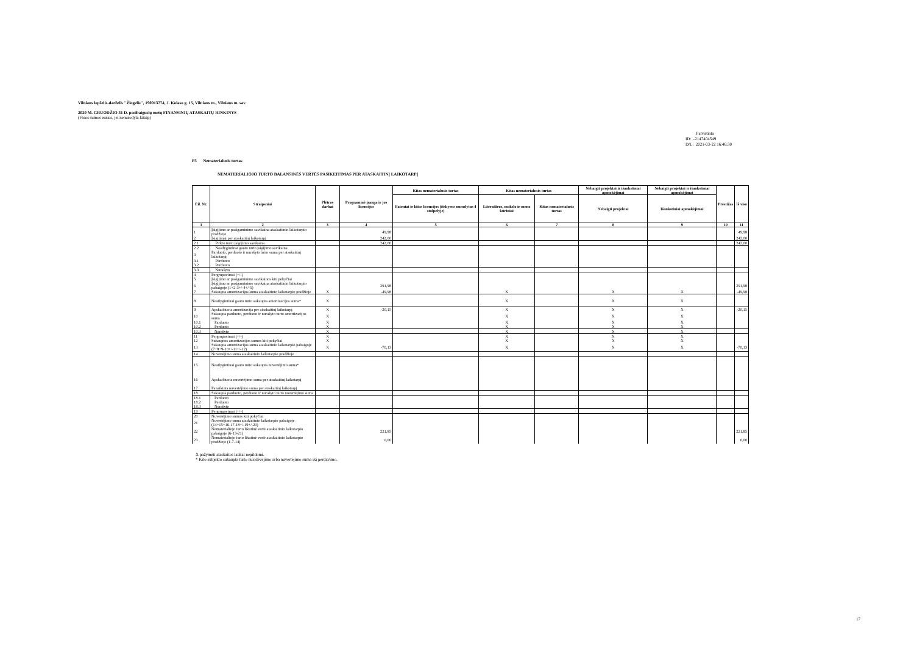Vilniaus lopšelis-darželis "Žiogelis", 190013774, J. Kolaso g. 15, Vilniaus m., Vilniaus m. sav.
2020 M. GRUODŽIO 31 D. pasibaigusių metų FINANSINIŲ ATASKAITŲ RINKINYS
(Visos sumos eurais, jei nenurodyta kitaip)
Patvirtinta
ID: -2147404549
D/L: 2021-03-22 16:46:30
P3 Nematerialusis turtas
NEMATERIALIOJO TURTO BALANSINĖS VERTĖS PASIKEITIMAS PER ATASKAITINĮ LAIKOTARPĮ
| Eil. Nr. | Straipsniai | Plėtros darbai | Programinė įranga ir jos licencijos | Kitas nematerialusis turtas | Kitas nematerialusis turtas | | Nebaigti projektai ir išankstiniai apmokėjimai | Nebaigti projektai ir išankstiniai apmokėjimai | Prestižas | Iš viso |
| --- | --- | --- | --- | --- | --- | --- | --- | --- | --- | --- |
| | | | | Patentai ir kitos licencijos (išskyrus nurodytus 4 stulpelyje) | Literatūros, mokslo ir meno kūriniai | Kitas nematerialusis turtas | Nebaigti projektai | Išankstiniai apmokėjimai | | |
| 1 | 2 | 3 | 4 | 5 | 6 | 7 | 8 | 9 | 10 | 11 |
| 1 | Įsigijimo ar pasigaminimo savikaina ataskaitinio laikotarpio pradžioje | | 49,98 | | | | | | | 49,98 |
| 2 | Įsigijimai per ataskaitinį laikotarpį | | 242,00 | | | | | | | 242,00 |
| 2.1 | Pirkto turto įsigijimo savikaina | | 242,00 | | | | | | | 242,00 |
| 2.2 | Neatlygintinai gauto turto įsigijimo savikaina | | | | | | | | | |
| 3 | Parduoto, perduoto ir nurašyto turto suma per ataskaitinį laikotarpį | | | | | | | | | |
| 3.1 | Parduoto | | | | | | | | | |
| 3.2 | Perduoto | | | | | | | | | |
| 3.3 | Nurašyto | | | | | | | | | |
| 4 | Pergrupavimai (+/-) | | | | | | | | | |
| 5 | Įsigijimo ar pasigaminimo savikainos kiti pokyčiai | | | | | | | | | |
| 6 | Įsigijimo ar pasigaminimo savikaina ataskaitinio laikotarpio pabaigoje (1+2-3+/-4+/-5) | | 291,98 | | | | | | | 291,98 |
| 7 | Sukaupta amortizacijos suma ataskaitinio laikotarpio pradžioje | X | -49,98 | | X | | X | X | | -49,98 |
| 8 | Neatlygintinai gauto turto sukaupta amortizacijos suma* | X | | | X | | X | X | | |
| 9 | Apskaičiuota amortizacija per ataskaitinį laikotarpį | X | -20,15 | | X | | X | X | | -20,15 |
| 10 | Sukaupta parduoto, perduoto ir nurašyto turto amortizacijos suma | X | | | X | | X | X | | |
| 10.1 | Parduoto | X | | | X | | X | X | | |
| 10.2 | Perduoto | X | | | X | | X | X | | |
| 10.3 | Nurašyto | X | | | X | | X | X | | |
| 11 | Pergrupavimai (+/-) | X | | | X | | X | X | | |
| 12 | Sukauptos amortizacijos sumos kiti pokyčiai | X | | | X | | X | X | | |
| 13 | Sukaupta amortizacijos suma ataskaitinio laikotarpio pabaigoje (7+8+9-10+/-11+/-12) | X | -70,13 | | X | | X | X | | -70,13 |
| 14 | Nuvertėjimo suma ataskaitinio laikotarpio pradžioje | | | | | | | | | |
| 15 | Neatlygintinai gauto turto sukaupta nuvertėjimo suma* | | | | | | | | | |
| 16 | Apskaičiuota nuvertėjimo suma per ataskaitinį laikotarpį | | | | | | | | | |
| 17 | Panaikinta nuvertėjimo suma per ataskaitinį laikotarpį | | | | | | | | | |
| 18 | Sukaupta parduoto, perduoto ir nurašyto turto nuvertėjimo suma | | | | | | | | | |
| 18.1 | Parduoto | | | | | | | | | |
| 18.2 | Perduoto | | | | | | | | | |
| 18.3 | Nurašyto | | | | | | | | | |
| 19 | Pergrupavimai (+/-) | | | | | | | | | |
| 20 | Nuvertėjimo sumos kiti pokyčiai | | | | | | | | | |
| 21 | Nuvertėjimo suma ataskaitinio laikotarpio pabaigoje (14+15+16-17-18+/-19+/-20) | | | | | | | | | |
| 22 | Nematerialiojo turto likutinė vertė ataskaitinio laikotarpio pabaigoje (6-13-21) | | 221,85 | | | | | | | 221,85 |
| 23 | Nematerialiojo turto likutinė vertė ataskaitinio laikotarpio pradžioje (1-7-14) | | 0,00 | | | | | | | 0,00 |
X pažymėti ataskaitos laukai nepildomi.
* Kito subjekto sukaupta turto nusidėvėjimo arba nuvertėjimo suma iki perdavimo.
17